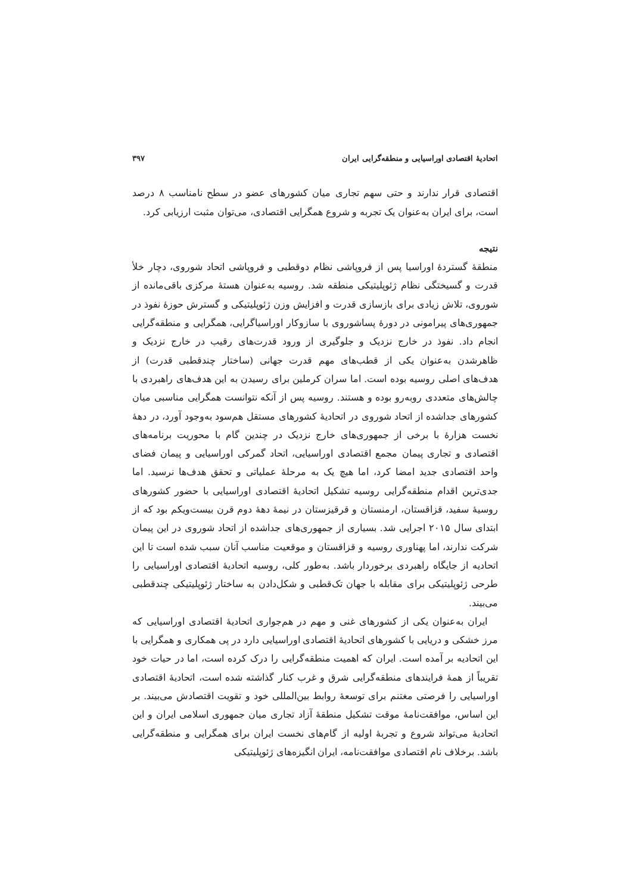اتحادیهٔ اقتصادی اوراسیایی و منطقه‌گرایی ایران ۳۹۷
اقتصادی قرار ندارند و حتی سهم تجاری میان کشورهای عضو در سطح نامناسب ۸ درصد است، برای ایران به‌عنوان یک تجربه و شروع همگرایی اقتصادی، می‌توان مثبت ارزیابی کرد.
نتیجه
منطقهٔ گستردهٔ اوراسیا پس از فروپاشی نظام دوقطبی و فروپاشی اتحاد شوروی، دچار خلأ قدرت و گسیختگی نظام ژئوپلیتیکی منطقه شد. روسیه به‌عنوان هستهٔ مرکزی باقی‌مانده از شوروی، تلاش زیادی برای بازسازی قدرت و افزایش وزن ژئوپلیتیکی و گسترش حوزهٔ نفوذ در جمهوری‌های پیرامونی در دورهٔ پساشوروی با سازوکار اوراسیاگرایی، همگرایی و منطقه‌گرایی انجام داد. نفوذ در خارج نزدیک و جلوگیری از ورود قدرت‌های رقیب در خارج نزدیک و ظاهرشدن به‌عنوان یکی از قطب‌های مهم قدرت جهانی (ساختار چندقطبی قدرت) از هدف‌های اصلی روسیه بوده است. اما سران کرملین برای رسیدن به این هدف‌های راهبردی با چالش‌های متعددی روبه‌رو بوده و هستند. روسیه پس از آنکه نتوانست همگرایی مناسبی میان کشورهای جداشده از اتحاد شوروی در اتحادیهٔ کشورهای مستقل هم‌سود به‌وجود آورد، در دههٔ نخست هزارهٔ با برخی از جمهوری‌های خارج نزدیک در چندین گام با محوریت برنامه‌های اقتصادی و تجاری پیمان مجمع اقتصادی اوراسیایی، اتحاد گمرکی اوراسیایی و پیمان فضای واحد اقتصادی جدید امضا کرد، اما هیچ یک به مرحلهٔ عملیاتی و تحقق هدف‌ها نرسید. اما جدی‌ترین اقدام منطقه‌گرایی روسیه تشکیل اتحادیهٔ اقتصادی اوراسیایی با حضور کشورهای روسیهٔ سفید، قزاقستان، ارمنستان و قرقیزستان در نیمهٔ دههٔ دوم قرن بیست‌ویکم بود که از ابتدای سال ۲۰۱۵ اجرایی شد. بسیاری از جمهوری‌های جداشده از اتحاد شوروی در این پیمان شرکت ندارند، اما پهناوری روسیه و قزاقستان و موقعیت مناسب آنان سبب شده است تا این اتحادیه از جایگاه راهبردی برخوردار باشد. به‌طور کلی، روسیه اتحادیهٔ اقتصادی اوراسیایی را طرحی ژئوپلیتیکی برای مقابله با جهان تک‌قطبی و شکل‌دادن به ساختار ژئوپلیتیکی چندقطبی می‌بیند.
ایران به‌عنوان یکی از کشورهای غنی و مهم در هم‌جواری اتحادیهٔ اقتصادی اوراسیایی که مرز خشکی و دریایی با کشورهای اتحادیهٔ اقتصادی اوراسیایی دارد در پی همکاری و همگرایی با این اتحادیه بر آمده است. ایران که اهمیت منطقه‌گرایی را درک کرده است، اما در حیات خود تقریباً از همهٔ فرایندهای منطقه‌گرایی شرق و غرب کنار گذاشته شده است، اتحادیهٔ اقتصادی اوراسیایی را فرصتی مغتنم برای توسعهٔ روابط بین‌المللی خود و تقویت اقتصادش می‌بیند. بر این اساس، موافقت‌نامهٔ موقت تشکیل منطقهٔ آزاد تجاری میان جمهوری اسلامی ایران و این اتحادیهٔ می‌تواند شروع و تجربهٔ اولیه از گام‌های نخست ایران برای همگرایی و منطقه‌گرایی باشد. برخلاف نام اقتصادی موافقت‌نامه، ایران انگیزه‌های ژئوپلیتیکی